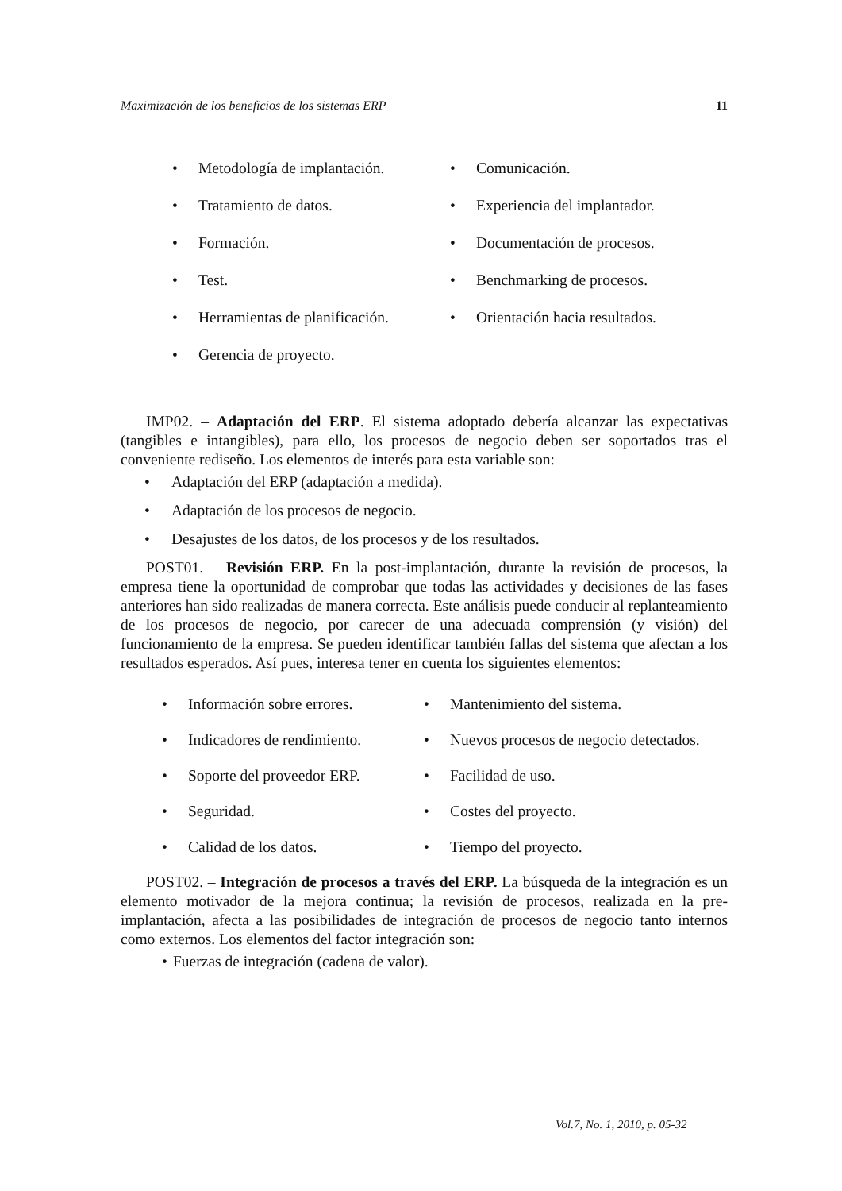Maximización de los beneficios de los sistemas ERP 11
• Metodología de implantación.
• Comunicación.
• Tratamiento de datos.
• Experiencia del implantador.
• Formación.
• Documentación de procesos.
• Test.
• Benchmarking de procesos.
• Herramientas de planificación.
• Orientación hacia resultados.
• Gerencia de proyecto.
IMP02. – Adaptación del ERP. El sistema adoptado debería alcanzar las expectativas (tangibles e intangibles), para ello, los procesos de negocio deben ser soportados tras el conveniente rediseño. Los elementos de interés para esta variable son:
• Adaptación del ERP (adaptación a medida).
• Adaptación de los procesos de negocio.
• Desajustes de los datos, de los procesos y de los resultados.
POST01. – Revisión ERP. En la post-implantación, durante la revisión de procesos, la empresa tiene la oportunidad de comprobar que todas las actividades y decisiones de las fases anteriores han sido realizadas de manera correcta. Este análisis puede conducir al replanteamiento de los procesos de negocio, por carecer de una adecuada comprensión (y visión) del funcionamiento de la empresa. Se pueden identificar también fallas del sistema que afectan a los resultados esperados. Así pues, interesa tener en cuenta los siguientes elementos:
• Información sobre errores.
• Mantenimiento del sistema.
• Indicadores de rendimiento.
• Nuevos procesos de negocio detectados.
• Soporte del proveedor ERP.
• Facilidad de uso.
• Seguridad.
• Costes del proyecto.
• Calidad de los datos.
• Tiempo del proyecto.
POST02. – Integración de procesos a través del ERP. La búsqueda de la integración es un elemento motivador de la mejora continua; la revisión de procesos, realizada en la pre-implantación, afecta a las posibilidades de integración de procesos de negocio tanto internos como externos. Los elementos del factor integración son:
• Fuerzas de integración (cadena de valor).
Vol.7, No. 1, 2010, p. 05-32